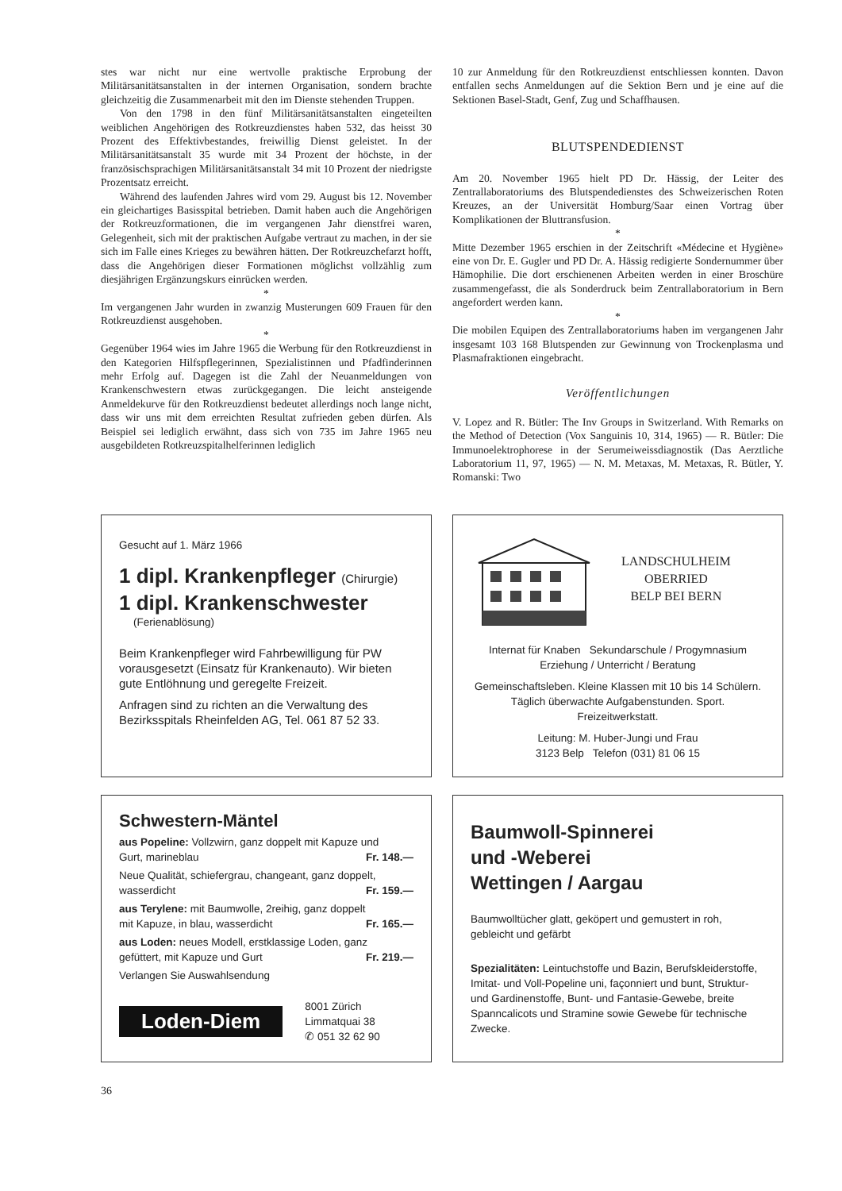stes war nicht nur eine wertvolle praktische Erprobung der Militärsanitätsanstalten in der internen Organisation, sondern brachte gleichzeitig die Zusammenarbeit mit den im Dienste stehenden Truppen.
Von den 1798 in den fünf Militärsanitätsanstalten eingeteilten weiblichen Angehörigen des Rotkreuzdienstes haben 532, das heisst 30 Prozent des Effektivbestandes, freiwillig Dienst geleistet. In der Militärsanitätsanstalt 35 wurde mit 34 Prozent der höchste, in der französischsprachigen Militärsanitätsanstalt 34 mit 10 Prozent der niedrigste Prozentsatz erreicht.
Während des laufenden Jahres wird vom 29. August bis 12. November ein gleichartiges Basisspital betrieben. Damit haben auch die Angehörigen der Rotkreuzformationen, die im vergangenen Jahr dienstfrei waren, Gelegenheit, sich mit der praktischen Aufgabe vertraut zu machen, in der sie sich im Falle eines Krieges zu bewähren hätten. Der Rotkreuzchefarzt hofft, dass die Angehörigen dieser Formationen möglichst vollzählig zum diesjährigen Ergänzungskurs einrücken werden.
*
Im vergangenen Jahr wurden in zwanzig Musterungen 609 Frauen für den Rotkreuzdienst ausgehoben.
*
Gegenüber 1964 wies im Jahre 1965 die Werbung für den Rotkreuzdienst in den Kategorien Hilfspflegerinnen, Spezialistinnen und Pfadfinderinnen mehr Erfolg auf. Dagegen ist die Zahl der Neuanmeldungen von Krankenschwestern etwas zurückgegangen. Die leicht ansteigende Anmeldekurve für den Rotkreuzdienst bedeutet allerdings noch lange nicht, dass wir uns mit dem erreichten Resultat zufrieden geben dürfen. Als Beispiel sei lediglich erwähnt, dass sich von 735 im Jahre 1965 neu ausgebildeten Rotkreuzspitalhelferinnen lediglich
10 zur Anmeldung für den Rotkreuzdienst entschliessen konnten. Davon entfallen sechs Anmeldungen auf die Sektion Bern und je eine auf die Sektionen Basel-Stadt, Genf, Zug und Schaffhausen.
BLUTSPENDEDIENST
Am 20. November 1965 hielt PD Dr. Hässig, der Leiter des Zentrallaboratoriums des Blutspendedienstes des Schweizerischen Roten Kreuzes, an der Universität Homburg/Saar einen Vortrag über Komplikationen der Bluttransfusion.
*
Mitte Dezember 1965 erschien in der Zeitschrift «Médecine et Hygiène» eine von Dr. E. Gugler und PD Dr. A. Hässig redigierte Sondernummer über Hämophilie. Die dort erschienenen Arbeiten werden in einer Broschüre zusammengefasst, die als Sonderdruck beim Zentrallaboratorium in Bern angefordert werden kann.
*
Die mobilen Equipen des Zentrallaboratoriums haben im vergangenen Jahr insgesamt 103 168 Blutspenden zur Gewinnung von Trockenplasma und Plasmafraktionen eingebracht.
Veröffentlichungen
V. Lopez and R. Bütler: The Inv Groups in Switzerland. With Remarks on the Method of Detection (Vox Sanguinis 10, 314, 1965) — R. Bütler: Die Immunoelektrophorese in der Serumeiweissdiagnostik (Das Aerztliche Laboratorium 11, 97, 1965) — N. M. Metaxas, M. Metaxas, R. Bütler, Y. Romanski: Two
Gesucht auf 1. März 1966
1 dipl. Krankenpfleger (Chirurgie)
1 dipl. Krankenschwester
(Ferienablösung)
Beim Krankenpfleger wird Fahrbewilligung für PW vorausgesetzt (Einsatz für Krankenauto). Wir bieten gute Entlöhnung und geregelte Freizeit.
Anfragen sind zu richten an die Verwaltung des Bezirksspitals Rheinfelden AG, Tel. 061 87 52 33.
LANDSCHULHEIM
OBERRIED
BELP BEI BERN
Internat für Knaben Sekundarschule / Progymnasium
Erziehung / Unterricht / Beratung
Gemeinschaftsleben. Kleine Klassen mit 10 bis 14 Schülern. Täglich überwachte Aufgabenstunden. Sport. Freizeitwerkstatt.
Leitung: M. Huber-Jungi und Frau
3123 Belp Telefon (031) 81 06 15
Schwestern-Mäntel
aus Popeline: Vollzwirn, ganz doppelt mit Kapuze und
Gurt, marineblau Fr. 148.—
Neue Qualität, schiefergrau, changeant, ganz doppelt,
wasserdicht Fr. 159.—
aus Terylene: mit Baumwolle, 2reihig, ganz doppelt
mit Kapuze, in blau, wasserdicht Fr. 165.—
aus Loden: neues Modell, erstklassige Loden, ganz
gefüttert, mit Kapuze und Gurt Fr. 219.—
Verlangen Sie Auswahlsendung
Loden-Diem
8001 Zürich
Limmatquai 38
✆ 051 32 62 90
Baumwoll-Spinnerei
und -Weberei
Wettingen / Aargau
Baumwolltücher glatt, geköpert und gemustert in roh, gebleicht und gefärbt
Spezialitäten: Leintuchstoffe und Bazin, Berufskleiderstoffe, Imitat- und Voll-Popeline uni, façonniert und bunt, Struktur- und Gardinenstoffe, Bunt- und Fantasie-Gewebe, breite Spanncalicots und Stramine sowie Gewebe für technische Zwecke.
36